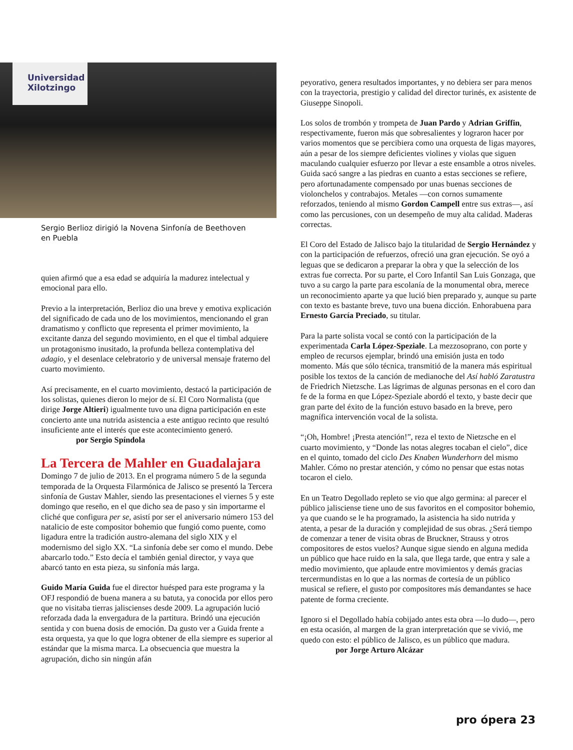Universidad
Xilotzingo
Sergio Berlioz dirigió la Novena Sinfonía de Beethoven en Puebla
quien afirmó que a esa edad se adquiría la madurez intelectual y emocional para ello.
Previo a la interpretación, Berlioz dio una breve y emotiva explicación del significado de cada uno de los movimientos, mencionando el gran dramatismo y conflicto que representa el primer movimiento, la excitante danza del segundo movimiento, en el que el timbal adquiere un protagonismo inusitado, la profunda belleza contemplativa del adagio, y el desenlace celebratorio y de universal mensaje fraterno del cuarto movimiento.
Así precisamente, en el cuarto movimiento, destacó la participación de los solistas, quienes dieron lo mejor de sí. El Coro Normalista (que dirige Jorge Altieri) igualmente tuvo una digna participación en este concierto ante una nutrida asistencia a este antiguo recinto que resultó insuficiente ante el interés que este acontecimiento generó.
por Sergio Spíndola
La Tercera de Mahler en Guadalajara
Domingo 7 de julio de 2013. En el programa número 5 de la segunda temporada de la Orquesta Filarmónica de Jalisco se presentó la Tercera sinfonía de Gustav Mahler, siendo las presentaciones el viernes 5 y este domingo que reseño, en el que dicho sea de paso y sin importarme el cliché que configura per se, asistí por ser el aniversario número 153 del natalicio de este compositor bohemio que fungió como puente, como ligadura entre la tradición austro-alemana del siglo XIX y el modernismo del siglo XX. “La sinfonía debe ser como el mundo. Debe abarcarlo todo.” Esto decía el también genial director, y vaya que abarcó tanto en esta pieza, su sinfonía más larga.
Guido María Guida fue el director huésped para este programa y la OFJ respondió de buena manera a su batuta, ya conocida por ellos pero que no visitaba tierras jaliscienses desde 2009. La agrupación lució reforzada dada la envergadura de la partitura. Brindó una ejecución sentida y con buena dosis de emoción. Da gusto ver a Guida frente a esta orquesta, ya que lo que logra obtener de ella siempre es superior al estándar que la misma marca. La obsecuencia que muestra la agrupación, dicho sin ningún afán
peyorativo, genera resultados importantes, y no debiera ser para menos con la trayectoria, prestigio y calidad del director turinés, ex asistente de Giuseppe Sinopoli.
Los solos de trombón y trompeta de Juan Pardo y Adrian Griffin, respectivamente, fueron más que sobresalientes y lograron hacer por varios momentos que se percibiera como una orquesta de ligas mayores, aún a pesar de los siempre deficientes violines y violas que siguen maculando cualquier esfuerzo por llevar a este ensamble a otros niveles. Guida sacó sangre a las piedras en cuanto a estas secciones se refiere, pero afortunadamente compensado por unas buenas secciones de violonchelos y contrabajos. Metales —con cornos sumamente reforzados, teniendo al mismo Gordon Campell entre sus extras—, así como las percusiones, con un desempeño de muy alta calidad. Maderas correctas.
El Coro del Estado de Jalisco bajo la titularidad de Sergio Hernández y con la participación de refuerzos, ofreció una gran ejecución. Se oyó a leguas que se dedicaron a preparar la obra y que la selección de los extras fue correcta. Por su parte, el Coro Infantil San Luis Gonzaga, que tuvo a su cargo la parte para escolanía de la monumental obra, merece un reconocimiento aparte ya que lució bien preparado y, aunque su parte con texto es bastante breve, tuvo una buena dicción. Enhorabuena para Ernesto García Preciado, su titular.
Para la parte solista vocal se contó con la participación de la experimentada Carla López-Speziale. La mezzosoprano, con porte y empleo de recursos ejemplar, brindó una emisión justa en todo momento. Más que sólo técnica, transmitió de la manera más espiritual posible los textos de la canción de medianoche del Así habló Zaratustra de Friedrich Nietzsche. Las lágrimas de algunas personas en el coro dan fe de la forma en que López-Speziale abordó el texto, y baste decir que gran parte del éxito de la función estuvo basado en la breve, pero magnífica intervención vocal de la solista.
“¡Oh, Hombre! ¡Presta atención!”, reza el texto de Nietzsche en el cuarto movimiento, y “Donde las notas alegres tocaban el cielo”, dice en el quinto, tomado del ciclo Des Knaben Wunderhorn del mismo Mahler. Cómo no prestar atención, y cómo no pensar que estas notas tocaron el cielo.
En un Teatro Degollado repleto se vio que algo germina: al parecer el público jalisciense tiene uno de sus favoritos en el compositor bohemio, ya que cuando se le ha programado, la asistencia ha sido nutrida y atenta, a pesar de la duración y complejidad de sus obras. ¿Será tiempo de comenzar a tener de visita obras de Bruckner, Strauss y otros compositores de estos vuelos? Aunque sigue siendo en alguna medida un público que hace ruido en la sala, que llega tarde, que entra y sale a medio movimiento, que aplaude entre movimientos y demás gracias tercermundistas en lo que a las normas de cortesía de un público musical se refiere, el gusto por compositores más demandantes se hace patente de forma creciente.
Ignoro si el Degollado había cobijado antes esta obra —lo dudo—, pero en esta ocasión, al margen de la gran interpretación que se vivió, me quedo con esto: el público de Jalisco, es un público que madura.
por Jorge Arturo Alcázar
pro ópera 23